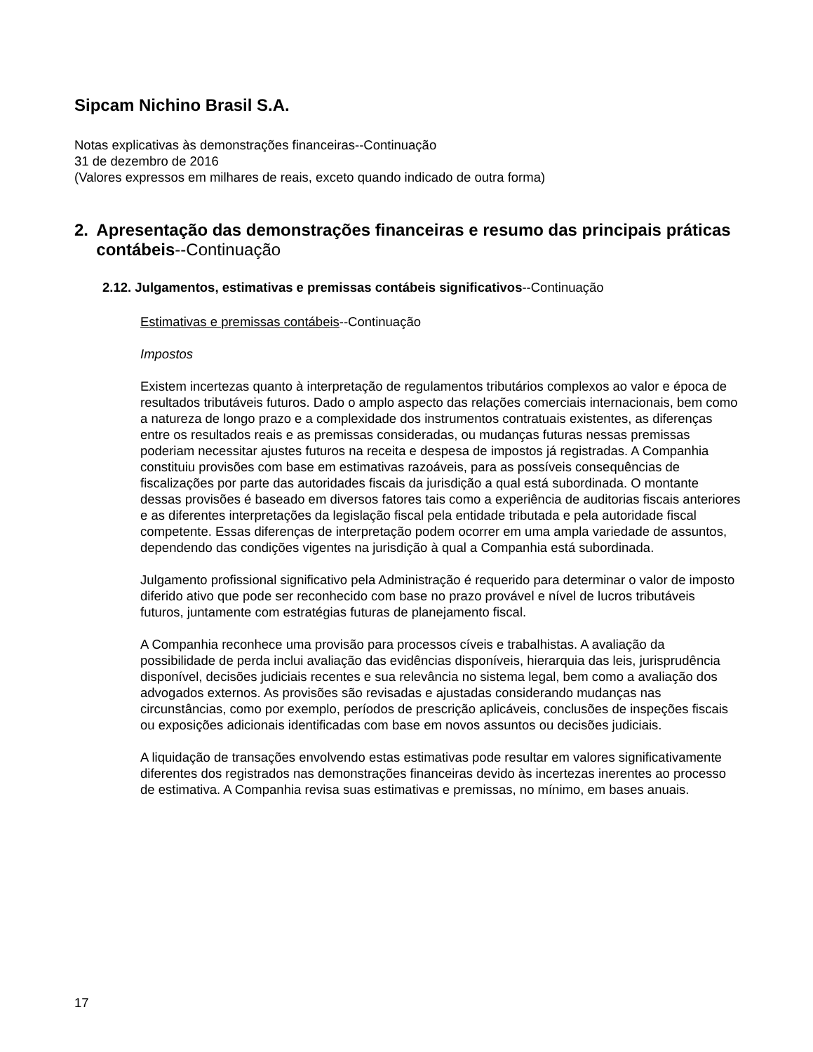Sipcam Nichino Brasil S.A.
Notas explicativas às demonstrações financeiras--Continuação
31 de dezembro de 2016
(Valores expressos em milhares de reais, exceto quando indicado de outra forma)
2. Apresentação das demonstrações financeiras e resumo das principais práticas contábeis--Continuação
2.12. Julgamentos, estimativas e premissas contábeis significativos--Continuação
Estimativas e premissas contábeis--Continuação
Impostos
Existem incertezas quanto à interpretação de regulamentos tributários complexos ao valor e época de resultados tributáveis futuros. Dado o amplo aspecto das relações comerciais internacionais, bem como a natureza de longo prazo e a complexidade dos instrumentos contratuais existentes, as diferenças entre os resultados reais e as premissas consideradas, ou mudanças futuras nessas premissas poderiam necessitar ajustes futuros na receita e despesa de impostos já registradas. A Companhia constituiu provisões com base em estimativas razoáveis, para as possíveis consequências de fiscalizações por parte das autoridades fiscais da jurisdição a qual está subordinada. O montante dessas provisões é baseado em diversos fatores tais como a experiência de auditorias fiscais anteriores e as diferentes interpretações da legislação fiscal pela entidade tributada e pela autoridade fiscal competente. Essas diferenças de interpretação podem ocorrer em uma ampla variedade de assuntos, dependendo das condições vigentes na jurisdição à qual a Companhia está subordinada.
Julgamento profissional significativo pela Administração é requerido para determinar o valor de imposto diferido ativo que pode ser reconhecido com base no prazo provável e nível de lucros tributáveis futuros, juntamente com estratégias futuras de planejamento fiscal.
A Companhia reconhece uma provisão para processos cíveis e trabalhistas. A avaliação da possibilidade de perda inclui avaliação das evidências disponíveis, hierarquia das leis, jurisprudência disponível, decisões judiciais recentes e sua relevância no sistema legal, bem como a avaliação dos advogados externos. As provisões são revisadas e ajustadas considerando mudanças nas circunstâncias, como por exemplo, períodos de prescrição aplicáveis, conclusões de inspeções fiscais ou exposições adicionais identificadas com base em novos assuntos ou decisões judiciais.
A liquidação de transações envolvendo estas estimativas pode resultar em valores significativamente diferentes dos registrados nas demonstrações financeiras devido às incertezas inerentes ao processo de estimativa. A Companhia revisa suas estimativas e premissas, no mínimo, em bases anuais.
17